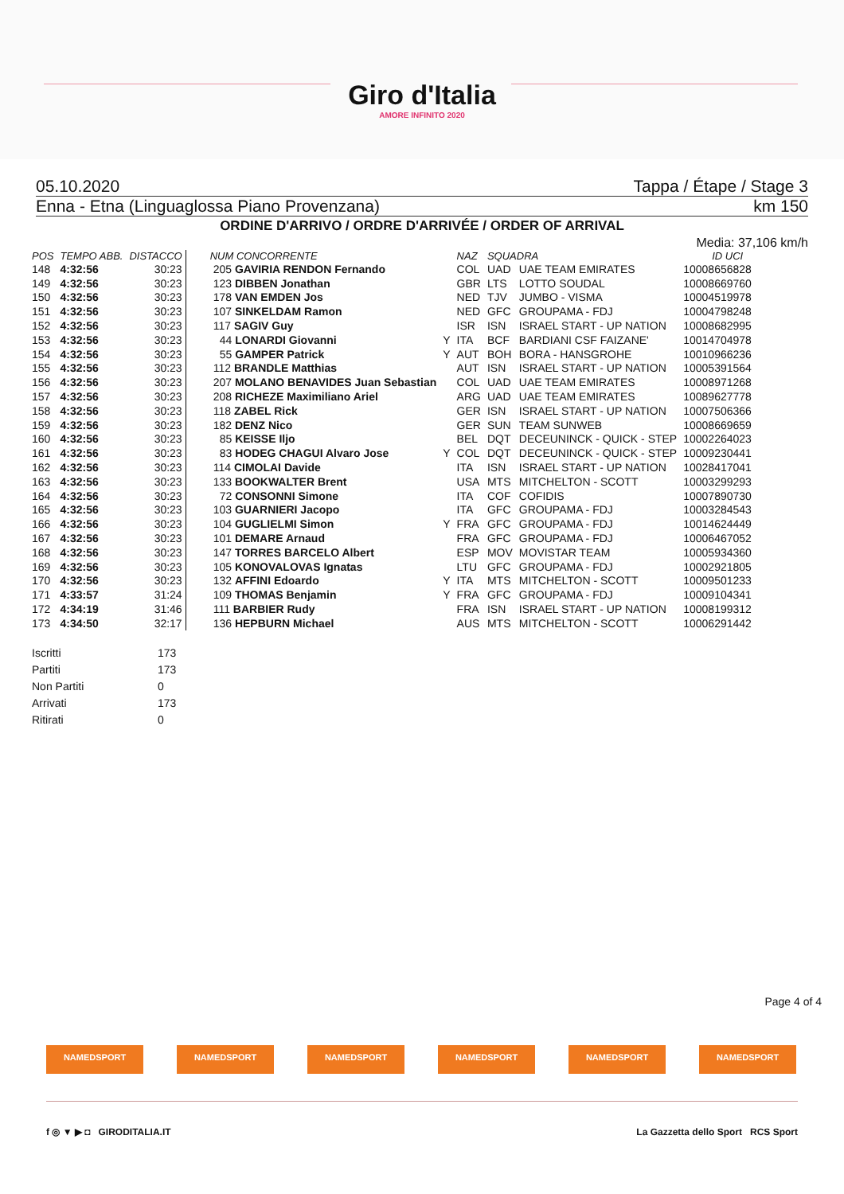Giro d'Italia
AMORE INFINITO 2020
05.10.2020 Tappa / Étape / Stage 3
Enna - Etna (Linguaglossa Piano Provenzana) km 150
ORDINE D'ARRIVO / ORDRE D'ARRIVÉE / ORDER OF ARRIVAL
Media: 37,106 km/h
| POS | TEMPO ABB. | DISTACCO | NUM CONCORRENTE | | NAZ | SQUADRA | | ID UCI |
| --- | --- | --- | --- | --- | --- | --- | --- | --- |
| 148 | 4:32:56 | 30:23 | 205 GAVIRIA RENDON Fernando | | COL | UAD | UAE TEAM EMIRATES | 10008656828 |
| 149 | 4:32:56 | 30:23 | 123 DIBBEN Jonathan | | GBR | LTS | LOTTO SOUDAL | 10008669760 |
| 150 | 4:32:56 | 30:23 | 178 VAN EMDEN Jos | | NED | TJV | JUMBO - VISMA | 10004519978 |
| 151 | 4:32:56 | 30:23 | 107 SINKELDAM Ramon | | NED | GFC | GROUPAMA - FDJ | 10004798248 |
| 152 | 4:32:56 | 30:23 | 117 SAGIV Guy | | ISR | ISN | ISRAEL START - UP NATION | 10008682995 |
| 153 | 4:32:56 | 30:23 | 44 LONARDI Giovanni | Y | ITA | BCF | BARDIANI CSF FAIZANE' | 10014704978 |
| 154 | 4:32:56 | 30:23 | 55 GAMPER Patrick | Y | AUT | BOH | BORA - HANSGROHE | 10010966236 |
| 155 | 4:32:56 | 30:23 | 112 BRANDLE Matthias | | AUT | ISN | ISRAEL START - UP NATION | 10005391564 |
| 156 | 4:32:56 | 30:23 | 207 MOLANO BENAVIDES Juan Sebastian | | COL | UAD | UAE TEAM EMIRATES | 10008971268 |
| 157 | 4:32:56 | 30:23 | 208 RICHEZE Maximiliano Ariel | | ARG | UAD | UAE TEAM EMIRATES | 10089627778 |
| 158 | 4:32:56 | 30:23 | 118 ZABEL Rick | | GER | ISN | ISRAEL START - UP NATION | 10007506366 |
| 159 | 4:32:56 | 30:23 | 182 DENZ Nico | | GER | SUN | TEAM SUNWEB | 10008669659 |
| 160 | 4:32:56 | 30:23 | 85 KEISSE Iljo | | BEL | DQT | DECEUNINCK - QUICK - STEP | 10002264023 |
| 161 | 4:32:56 | 30:23 | 83 HODEG CHAGUI Alvaro Jose | Y | COL | DQT | DECEUNINCK - QUICK - STEP | 10009230441 |
| 162 | 4:32:56 | 30:23 | 114 CIMOLAI Davide | | ITA | ISN | ISRAEL START - UP NATION | 10028417041 |
| 163 | 4:32:56 | 30:23 | 133 BOOKWALTER Brent | | USA | MTS | MITCHELTON - SCOTT | 10003299293 |
| 164 | 4:32:56 | 30:23 | 72 CONSONNI Simone | | ITA | COF | COFIDIS | 10007890730 |
| 165 | 4:32:56 | 30:23 | 103 GUARNIERI Jacopo | | ITA | GFC | GROUPAMA - FDJ | 10003284543 |
| 166 | 4:32:56 | 30:23 | 104 GUGLIELMI Simon | Y | FRA | GFC | GROUPAMA - FDJ | 10014624449 |
| 167 | 4:32:56 | 30:23 | 101 DEMARE Arnaud | | FRA | GFC | GROUPAMA - FDJ | 10006467052 |
| 168 | 4:32:56 | 30:23 | 147 TORRES BARCELO Albert | | ESP | MOV | MOVISTAR TEAM | 10005934360 |
| 169 | 4:32:56 | 30:23 | 105 KONOVALOVAS Ignatas | | LTU | GFC | GROUPAMA - FDJ | 10002921805 |
| 170 | 4:32:56 | 30:23 | 132 AFFINI Edoardo | Y | ITA | MTS | MITCHELTON - SCOTT | 10009501233 |
| 171 | 4:33:57 | 31:24 | 109 THOMAS Benjamin | Y | FRA | GFC | GROUPAMA - FDJ | 10009104341 |
| 172 | 4:34:19 | 31:46 | 111 BARBIER Rudy | | FRA | ISN | ISRAEL START - UP NATION | 10008199312 |
| 173 | 4:34:50 | 32:17 | 136 HEPBURN Michael | | AUS | MTS | MITCHELTON - SCOTT | 10006291442 |
| Iscritti | 173 |
| Partiti | 173 |
| Non Partiti | 0 |
| Arrivati | 173 |
| Ritirati | 0 |
Page 4 of 4
NAMEDSPORT NAMEDSPORT NAMEDSPORT NAMEDSPORT NAMEDSPORT NAMEDSPORT
f ◎ ▼ ▶ ◘ GIRODITALIA.IT La Gazzetta dello Sport RCS Sport